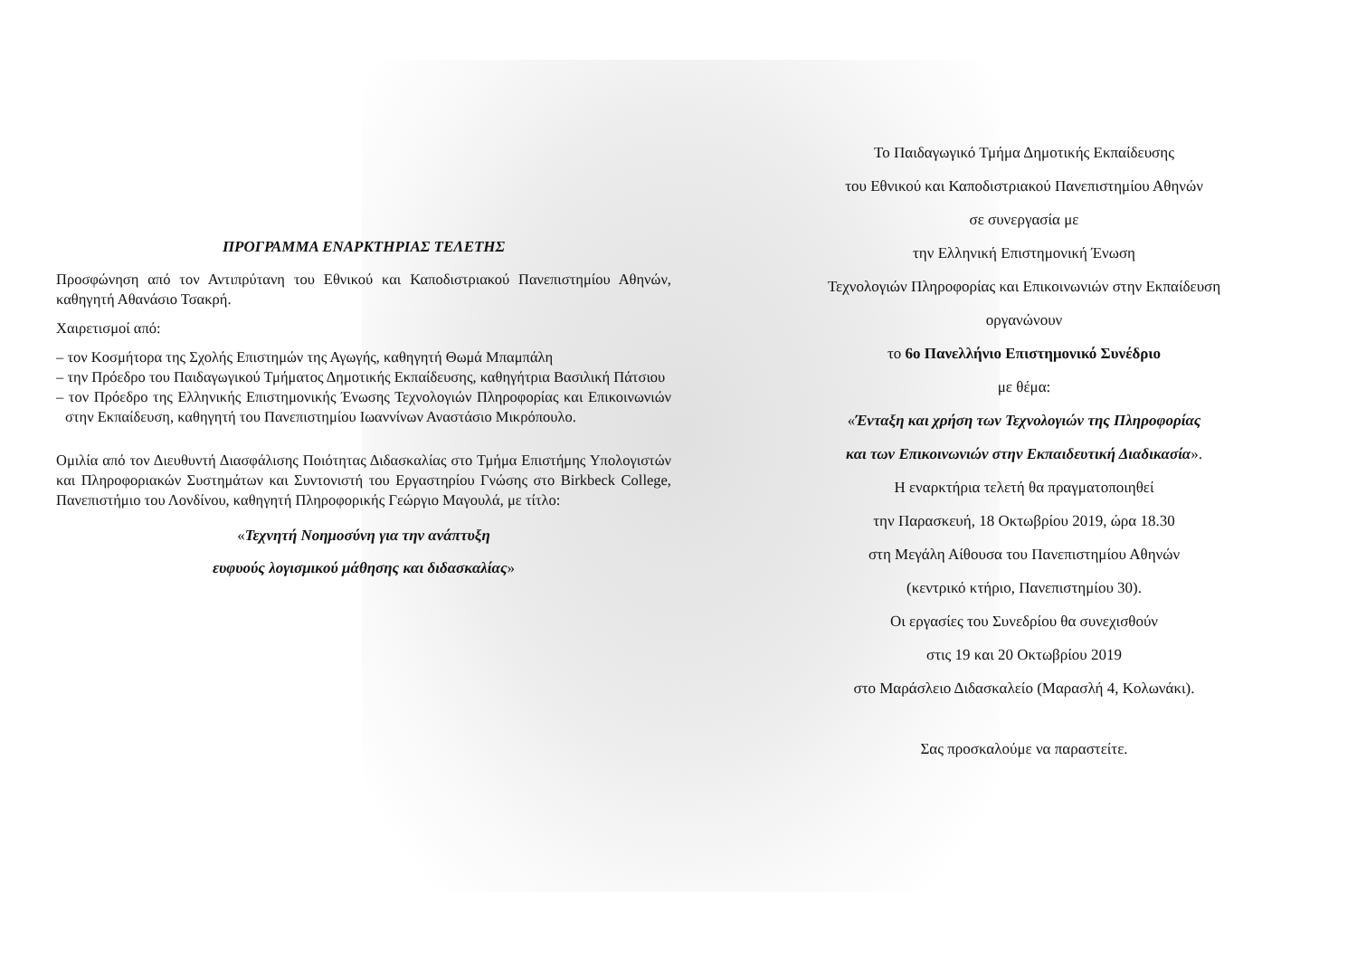ΠΡΟΓΡΑΜΜΑ ΕΝΑΡΚΤΗΡΙΑΣ ΤΕΛΕΤΗΣ
Προσφώνηση από τον Αντιπρύτανη του Εθνικού και Καποδιστριακού Πανεπιστημίου Αθηνών, καθηγητή Αθανάσιο Τσακρή.
Χαιρετισμοί από:
– τον Κοσμήτορα της Σχολής Επιστημών της Αγωγής, καθηγητή Θωμά Μπαμπάλη
– την Πρόεδρο του Παιδαγωγικού Τμήματος Δημοτικής Εκπαίδευσης, καθηγήτρια Βασιλική Πάτσιου
– τον Πρόεδρο της Ελληνικής Επιστημονικής Ένωσης Τεχνολογιών Πληροφορίας και Επικοινωνιών στην Εκπαίδευση, καθηγητή του Πανεπιστημίου Ιωαννίνων Αναστάσιο Μικρόπουλο.
Ομιλία από τον Διευθυντή Διασφάλισης Ποιότητας Διδασκαλίας στο Τμήμα Επιστήμης Υπολογιστών και Πληροφοριακών Συστημάτων και Συντονιστή του Εργαστηρίου Γνώσης στο Birkbeck College, Πανεπιστήμιο του Λονδίνου, καθηγητή Πληροφορικής Γεώργιο Μαγουλά, με τίτλο:
«Τεχνητή Νοημοσύνη για την ανάπτυξη
ευφυούς λογισμικού μάθησης και διδασκαλίας»
Το Παιδαγωγικό Τμήμα Δημοτικής Εκπαίδευσης
του Εθνικού και Καποδιστριακού Πανεπιστημίου Αθηνών
σε συνεργασία με
την Ελληνική Επιστημονική Ένωση
Τεχνολογιών Πληροφορίας και Επικοινωνιών στην Εκπαίδευση
οργανώνουν
το 6ο Πανελλήνιο Επιστημονικό Συνέδριο
με θέμα:
«Ένταξη και χρήση των Τεχνολογιών της Πληροφορίας
και των Επικοινωνιών στην Εκπαιδευτική Διαδικασία».
Η εναρκτήρια τελετή θα πραγματοποιηθεί
την Παρασκευή, 18 Οκτωβρίου 2019, ώρα 18.30
στη Μεγάλη Αίθουσα του Πανεπιστημίου Αθηνών
(κεντρικό κτήριο, Πανεπιστημίου 30).
Οι εργασίες του Συνεδρίου θα συνεχισθούν
στις 19 και 20 Οκτωβρίου 2019
στο Μαράσλειο Διδασκαλείο (Μαρασλή 4, Κολωνάκι).
Σας προσκαλούμε να παραστείτε.